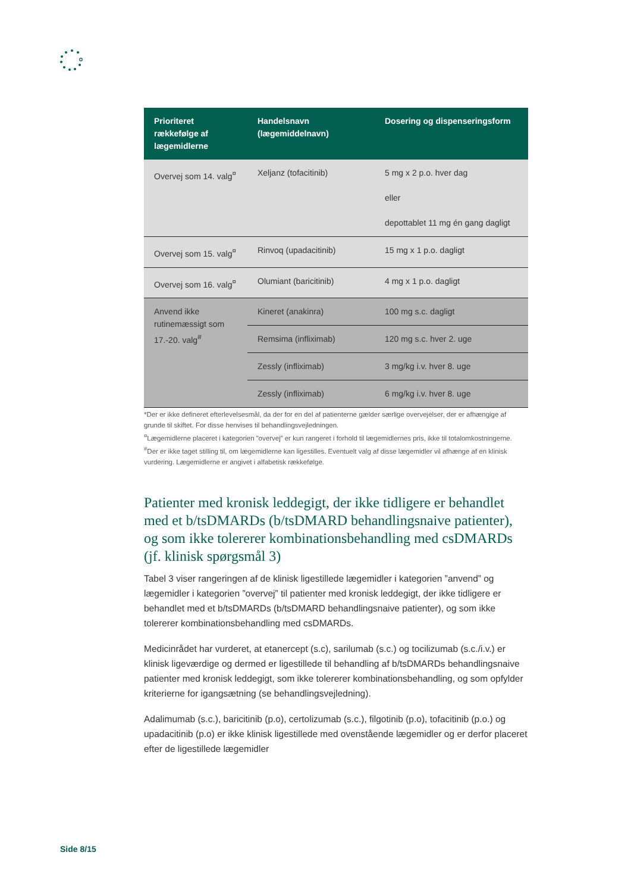| Prioriteret rækkefølge af lægemidlerne | Handelsnavn (lægemiddelnavn) | Dosering og dispenseringsform |
| --- | --- | --- |
| Overvej som 14. valg<sup>¤</sup> | Xeljanz (tofacitinib) | 5 mg x 2 p.o. hver dag eller depottablet 11 mg én gang dagligt |
| Overvej som 15. valg<sup>¤</sup> | Rinvoq (upadacitinib) | 15 mg x 1 p.o. dagligt |
| Overvej som 16. valg<sup>¤</sup> | Olumiant (baricitinib) | 4 mg x 1 p.o. dagligt |
| Anvend ikke rutinemæssigt som 17.-20. valg<sup>#</sup> | Kineret (anakinra) | 100 mg s.c. dagligt |
| | Remsima (infliximab) | 120 mg s.c. hver 2. uge |
| | Zessly (infliximab) | 3 mg/kg i.v. hver 8. uge |
| | Zessly (infliximab) | 6 mg/kg i.v. hver 8. uge |
*Der er ikke defineret efterlevelsesmål, da der for en del af patienterne gælder særlige overvejelser, der er afhængige af grunde til skiftet. For disse henvises til behandlingsvejledningen.
<sup>¤</sup>Lægemidlerne placeret i kategorien ”overvej” er kun rangeret i forhold til lægemidlernes pris, ikke til totalomkostningerne.
<sup>#</sup> Der er ikke taget stilling til, om lægemidlerne kan ligestilles. Eventuelt valg af disse lægemidler vil afhænge af en klinisk vurdering. Lægemidlerne er angivet i alfabetisk rækkefølge.
Patienter med kronisk leddegigt, der ikke tidligere er behandlet med et b/tsDMARDs (b/tsDMARD behandlingsnaive patienter), og som ikke tolererer kombinationsbehandling med csDMARDs (jf. klinisk spørgsmål 3)
Tabel 3 viser rangeringen af de klinisk ligestillede lægemidler i kategorien ”anvend” og lægemidler i kategorien ”overvej” til patienter med kronisk leddegigt, der ikke tidligere er behandlet med et b/tsDMARDs (b/tsDMARD behandlingsnaive patienter), og som ikke tolererer kombinationsbehandling med csDMARDs.
Medicinrådet har vurderet, at etanercept (s.c), sarilumab (s.c.) og tocilizumab (s.c./i.v.) er klinisk ligeværdige og dermed er ligestillede til behandling af b/tsDMARDs behandlingsnaive patienter med kronisk leddegigt, som ikke tolererer kombinationsbehandling, og som opfylder kriterierne for igangsætning (se behandlingsvejledning).
Adalimumab (s.c.), baricitinib (p.o), certolizumab (s.c.), filgotinib (p.o), tofacitinib (p.o.) og upadacitinib (p.o) er ikke klinisk ligestillede med ovenstående lægemidler og er derfor placeret efter de ligestillede lægemidler
Side 8/15